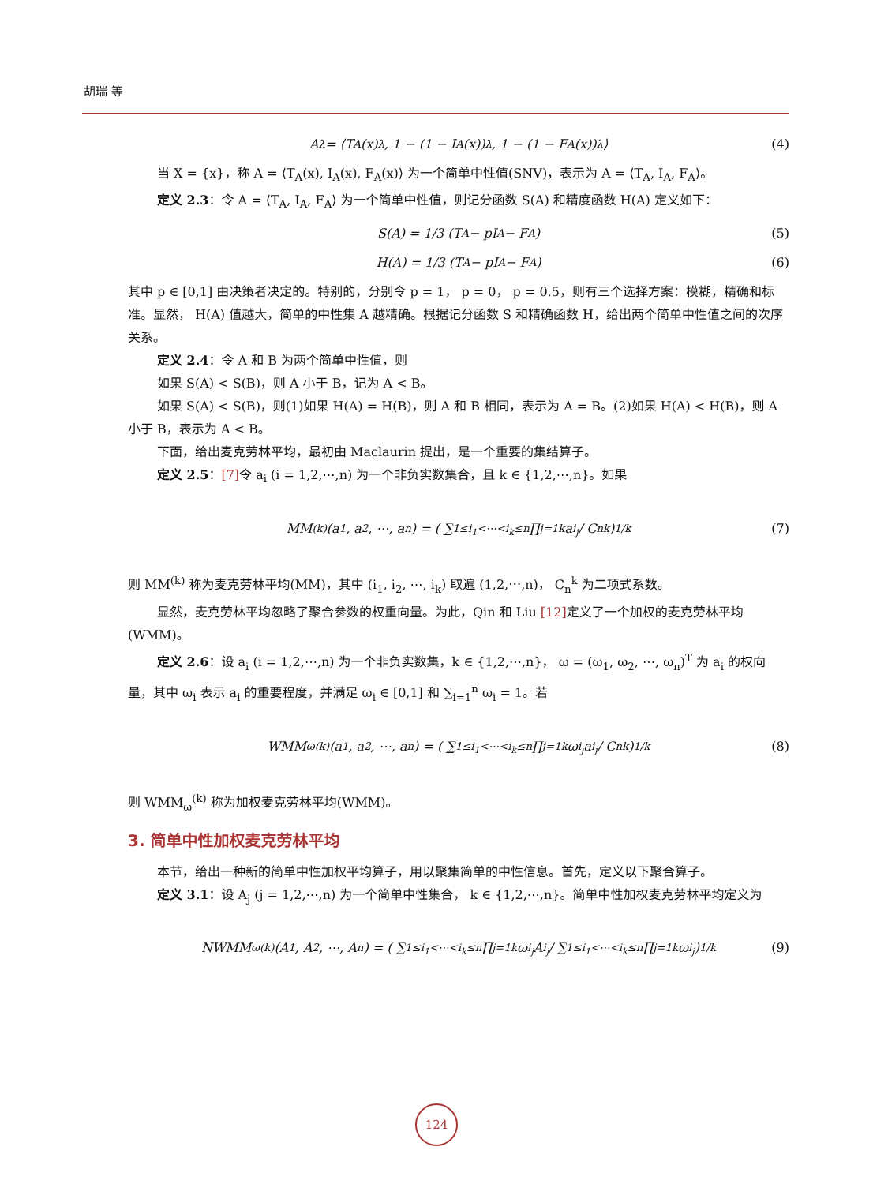胡瑞 等
A<sup>λ</sup> = ⟨T<sub>A</sub>(x)<sup>λ</sup>, 1 − (1 − I<sub>A</sub>(x))<sup>λ</sup>, 1 − (1 − F<sub>A</sub>(x))<sup>λ</sup>⟩ (4)
当 X = {x}，称 A = ⟨T<sub>A</sub>(x), I<sub>A</sub>(x), F<sub>A</sub>(x)⟩ 为一个简单中性值(SNV)，表示为 A = ⟨T<sub>A</sub>, I<sub>A</sub>, F<sub>A</sub>⟩。
定义 2.3：令 A = ⟨T<sub>A</sub>, I<sub>A</sub>, F<sub>A</sub>⟩ 为一个简单中性值，则记分函数 S(A) 和精度函数 H(A) 定义如下：
S(A) = 1/3 (T<sub>A</sub> − pI<sub>A</sub> − F<sub>A</sub>) (5)
H(A) = 1/3 (T<sub>A</sub> − pI<sub>A</sub> − F<sub>A</sub>) (6)
其中 p ∈ [0,1] 由决策者决定的。特别的，分别令 p = 1， p = 0， p = 0.5，则有三个选择方案：模糊，精确和标准。显然， H(A) 值越大，简单的中性集 A 越精确。根据记分函数 S 和精确函数 H，给出两个简单中性值之间的次序关系。
定义 2.4：令 A 和 B 为两个简单中性值，则
如果 S(A) < S(B)，则 A 小于 B，记为 A < B。
如果 S(A) < S(B)，则(1)如果 H(A) = H(B)，则 A 和 B 相同，表示为 A = B。(2)如果 H(A) < H(B)，则 A 小于 B，表示为 A < B。
下面，给出麦克劳林平均，最初由 Maclaurin 提出，是一个重要的集结算子。
定义 2.5：[7] 令 a<sub>i</sub> (i = 1,2,⋯,n) 为一个非负实数集合，且 k ∈ {1,2,⋯,n}。如果
MM<sup>(k)</sup>(a<sub>1</sub>, a<sub>2</sub>, ⋯, a<sub>n</sub>) = ( ∑<sub>1≤i<sub>1</sub><⋯<i<sub>k</sub>≤n</sub> ∏<sub>j=1</sub><sup>k</sup> a<sub>i<sub>j</sub></sub> / C<sub>n</sub><sup>k</sup> )<sup>1/k</sup> (7)
则 MM<sup>(k)</sup> 称为麦克劳林平均(MM)，其中 (i<sub>1</sub>, i<sub>2</sub>, ⋯, i<sub>k</sub>) 取遍 (1,2,⋯,n)， C<sub>n</sub><sup>k</sup> 为二项式系数。
显然，麦克劳林平均忽略了聚合参数的权重向量。为此，Qin 和 Liu [12] 定义了一个加权的麦克劳林平均(WMM)。
定义 2.6：设 a<sub>i</sub> (i = 1,2,⋯,n) 为一个非负实数集，k ∈ {1,2,⋯,n}， ω = (ω<sub>1</sub>, ω<sub>2</sub>, ⋯, ω<sub>n</sub>)<sup>T</sup> 为 a<sub>i</sub> 的权向量，其中 ω<sub>i</sub> 表示 a<sub>i</sub> 的重要程度，并满足 ω<sub>i</sub> ∈ [0,1] 和 ∑<sub>i=1</sub><sup>n</sup> ω<sub>i</sub> = 1。若
WMM<sub>ω</sub><sup>(k)</sup>(a<sub>1</sub>, a<sub>2</sub>, ⋯, a<sub>n</sub>) = ( ∑<sub>1≤i<sub>1</sub><⋯<i<sub>k</sub>≤n</sub> ∏<sub>j=1</sub><sup>k</sup> ω<sub>i<sub>j</sub></sub>a<sub>i<sub>j</sub></sub> / C<sub>n</sub><sup>k</sup> )<sup>1/k</sup> (8)
则 WMM<sub>ω</sub><sup>(k)</sup> 称为加权麦克劳林平均(WMM)。
3. 简单中性加权麦克劳林平均
本节，给出一种新的简单中性加权平均算子，用以聚集简单的中性信息。首先，定义以下聚合算子。
定义 3.1：设 A<sub>j</sub> (j = 1,2,⋯,n) 为一个简单中性集合， k ∈ {1,2,⋯,n}。简单中性加权麦克劳林平均定义为
NWMM<sub>ω</sub><sup>(k)</sup>(A<sub>1</sub>, A<sub>2</sub>, ⋯, A<sub>n</sub>) = ( ∑<sub>1≤i<sub>1</sub><⋯<i<sub>k</sub>≤n</sub> ∏<sub>j=1</sub><sup>k</sup> ω<sub>i<sub>j</sub></sub>A<sub>i<sub>j</sub></sub> / ∑<sub>1≤i<sub>1</sub><⋯<i<sub>k</sub>≤n</sub> ∏<sub>j=1</sub><sup>k</sup> ω<sub>i<sub>j</sub></sub> )<sup>1/k</sup> (9)
124